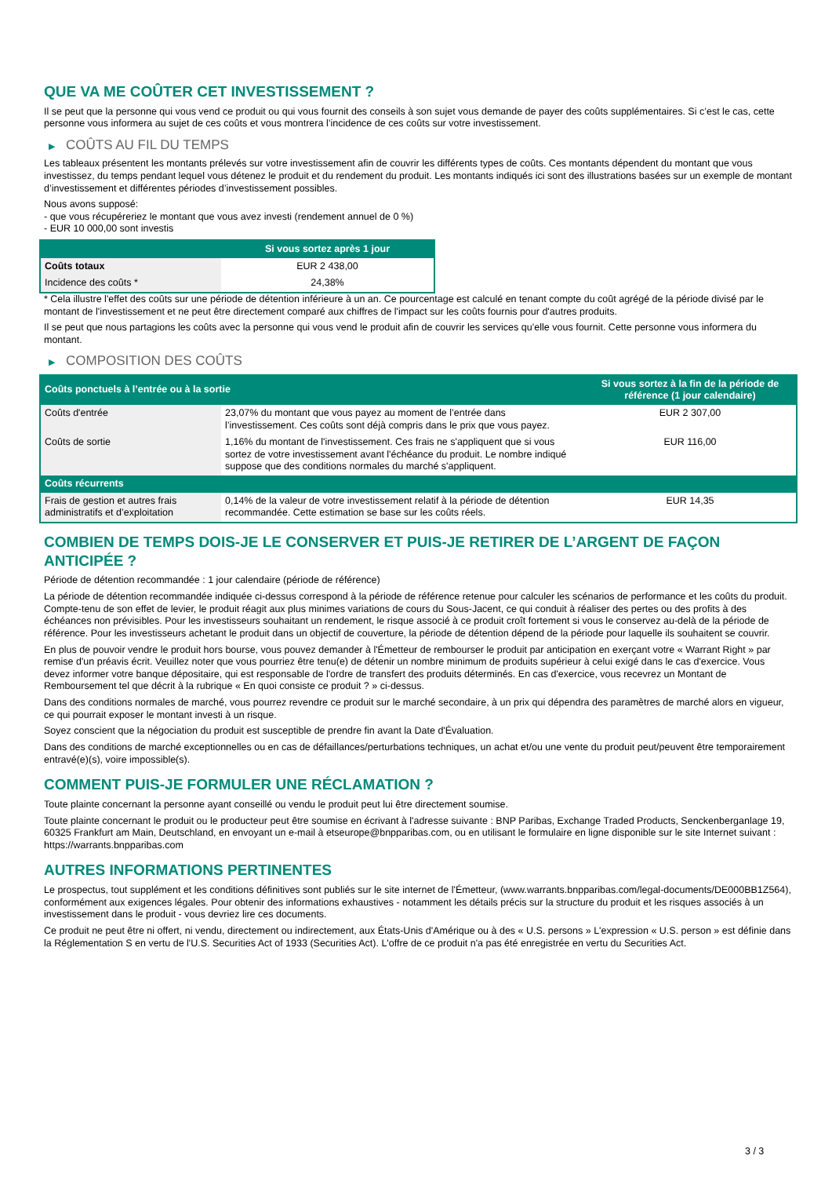QUE VA ME COÛTER CET INVESTISSEMENT ?
Il se peut que la personne qui vous vend ce produit ou qui vous fournit des conseils à son sujet vous demande de payer des coûts supplémentaires. Si c’est le cas, cette personne vous informera au sujet de ces coûts et vous montrera l’incidence de ces coûts sur votre investissement.
▶ COÛTS AU FIL DU TEMPS
Les tableaux présentent les montants prélevés sur votre investissement afin de couvrir les différents types de coûts. Ces montants dépendent du montant que vous investissez, du temps pendant lequel vous détenez le produit et du rendement du produit. Les montants indiqués ici sont des illustrations basées sur un exemple de montant d’investissement et différentes périodes d’investissement possibles.
Nous avons supposé:
- que vous récupéreriez le montant que vous avez investi (rendement annuel de 0 %)
- EUR 10 000,00 sont investis
| | Si vous sortez après 1 jour |
| --- | --- |
| Coûts totaux | EUR 2 438,00 |
| Incidence des coûts * | 24,38% |
* Cela illustre l'effet des coûts sur une période de détention inférieure à un an. Ce pourcentage est calculé en tenant compte du coût agrégé de la période divisé par le montant de l'investissement et ne peut être directement comparé aux chiffres de l'impact sur les coûts fournis pour d'autres produits.
Il se peut que nous partagions les coûts avec la personne qui vous vend le produit afin de couvrir les services qu’elle vous fournit. Cette personne vous informera du montant.
▶ COMPOSITION DES COÛTS
| Coûts ponctuels à l’entrée ou à la sortie | | Si vous sortez à la fin de la période de référence (1 jour calendaire) |
| --- | --- | --- |
| Coûts d'entrée | 23,07% du montant que vous payez au moment de l’entrée dans l’investissement. Ces coûts sont déjà compris dans le prix que vous payez. | EUR 2 307,00 |
| Coûts de sortie | 1,16% du montant de l'investissement. Ces frais ne s'appliquent que si vous sortez de votre investissement avant l'échéance du produit. Le nombre indiqué suppose que des conditions normales du marché s'appliquent. | EUR 116,00 |
| Coûts récurrents | | |
| Frais de gestion et autres frais administratifs et d’exploitation | 0,14% de la valeur de votre investissement relatif à la période de détention recommandée. Cette estimation se base sur les coûts réels. | EUR 14,35 |
COMBIEN DE TEMPS DOIS-JE LE CONSERVER ET PUIS-JE RETIRER DE L’ARGENT DE FAÇON ANTICIPÉE ?
Période de détention recommandée : 1 jour calendaire (période de référence)
La période de détention recommandée indiquée ci-dessus correspond à la période de référence retenue pour calculer les scénarios de performance et les coûts du produit. Compte-tenu de son effet de levier, le produit réagit aux plus minimes variations de cours du Sous-Jacent, ce qui conduit à réaliser des pertes ou des profits à des échéances non prévisibles. Pour les investisseurs souhaitant un rendement, le risque associé à ce produit croît fortement si vous le conservez au-delà de la période de référence. Pour les investisseurs achetant le produit dans un objectif de couverture, la période de détention dépend de la période pour laquelle ils souhaitent se couvrir.
En plus de pouvoir vendre le produit hors bourse, vous pouvez demander à l'Émetteur de rembourser le produit par anticipation en exerçant votre « Warrant Right » par remise d'un préavis écrit. Veuillez noter que vous pourriez être tenu(e) de détenir un nombre minimum de produits supérieur à celui exigé dans le cas d'exercice. Vous devez informer votre banque dépositaire, qui est responsable de l'ordre de transfert des produits déterminés. En cas d'exercice, vous recevrez un Montant de Remboursement tel que décrit à la rubrique « En quoi consiste ce produit ? » ci-dessus.
Dans des conditions normales de marché, vous pourrez revendre ce produit sur le marché secondaire, à un prix qui dépendra des paramètres de marché alors en vigueur, ce qui pourrait exposer le montant investi à un risque.
Soyez conscient que la négociation du produit est susceptible de prendre fin avant la Date d'Évaluation.
Dans des conditions de marché exceptionnelles ou en cas de défaillances/perturbations techniques, un achat et/ou une vente du produit peut/peuvent être temporairement entravé(e)(s), voire impossible(s).
COMMENT PUIS-JE FORMULER UNE RÉCLAMATION ?
Toute plainte concernant la personne ayant conseillé ou vendu le produit peut lui être directement soumise.
Toute plainte concernant le produit ou le producteur peut être soumise en écrivant à l'adresse suivante : BNP Paribas, Exchange Traded Products, Senckenberganlage 19, 60325 Frankfurt am Main, Deutschland, en envoyant un e-mail à etseurope@bnpparibas.com, ou en utilisant le formulaire en ligne disponible sur le site Internet suivant : https://warrants.bnpparibas.com
AUTRES INFORMATIONS PERTINENTES
Le prospectus, tout supplément et les conditions définitives sont publiés sur le site internet de l'Émetteur, (www.warrants.bnpparibas.com/legal-documents/DE000BB1Z564), conformément aux exigences légales. Pour obtenir des informations exhaustives - notamment les détails précis sur la structure du produit et les risques associés à un investissement dans le produit - vous devriez lire ces documents.
Ce produit ne peut être ni offert, ni vendu, directement ou indirectement, aux États-Unis d'Amérique ou à des « U.S. persons » L'expression « U.S. person » est définie dans la Réglementation S en vertu de l'U.S. Securities Act of 1933 (Securities Act). L'offre de ce produit n'a pas été enregistrée en vertu du Securities Act.
3 / 3